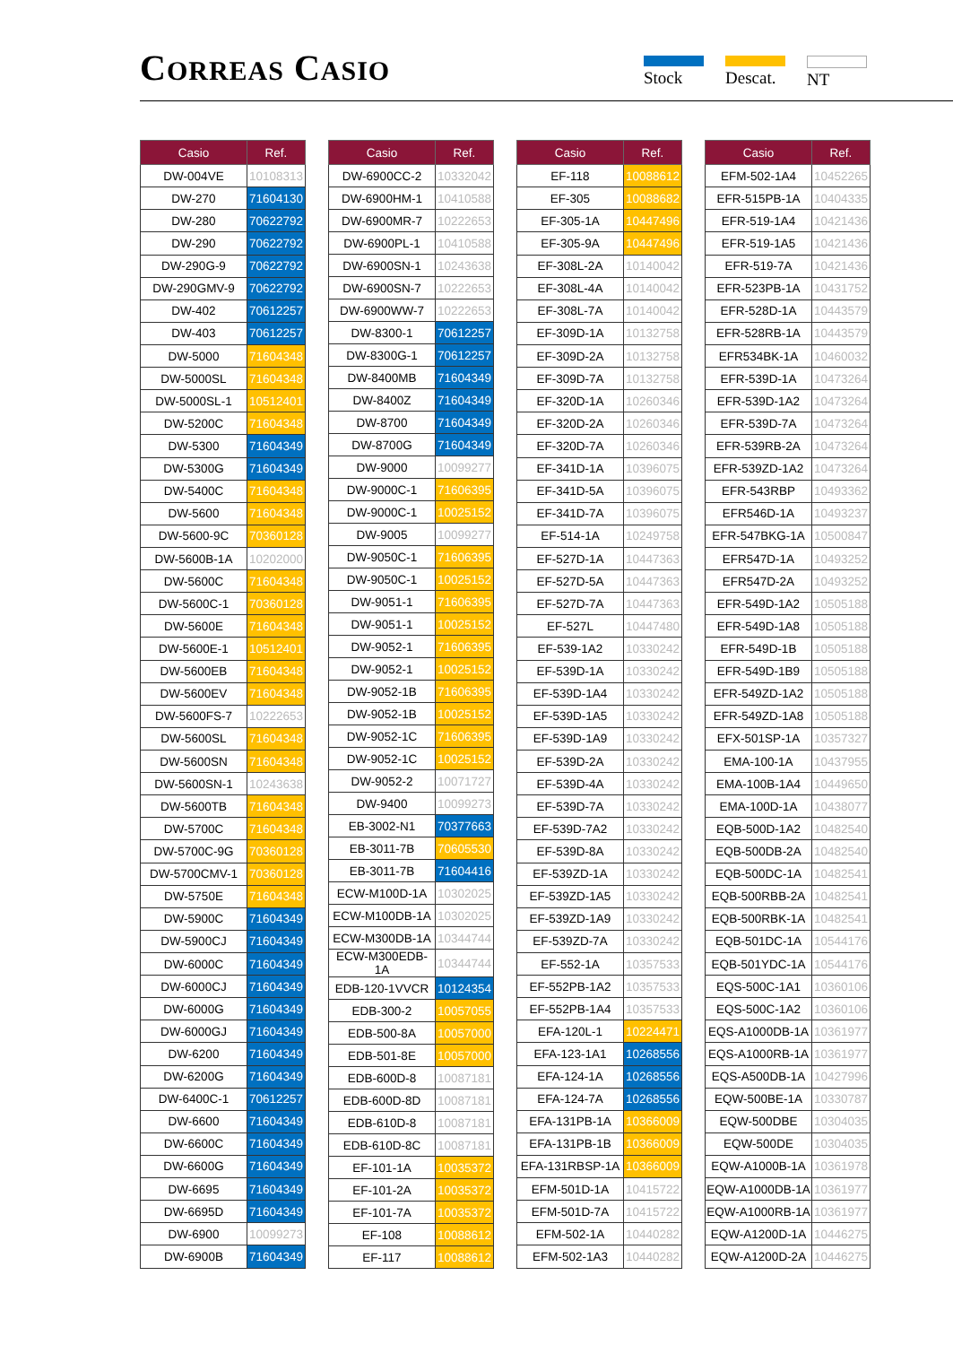CORREAS CASIO
Stock Descat.
NT
| Casio | Ref. |
| --- | --- |
| DW-004VE | 10108313 |
| DW-270 | 71604130 |
| DW-280 | 70622792 |
| DW-290 | 70622792 |
| DW-290G-9 | 70622792 |
| DW-290GMV-9 | 70622792 |
| DW-402 | 70612257 |
| DW-403 | 70612257 |
| DW-5000 | 71604348 |
| DW-5000SL | 71604348 |
| DW-5000SL-1 | 10512401 |
| DW-5200C | 71604348 |
| DW-5300 | 71604349 |
| DW-5300G | 71604349 |
| DW-5400C | 71604348 |
| DW-5600 | 71604348 |
| DW-5600-9C | 70360128 |
| DW-5600B-1A | 10202000 |
| DW-5600C | 71604348 |
| DW-5600C-1 | 70360128 |
| DW-5600E | 71604348 |
| DW-5600E-1 | 10512401 |
| DW-5600EB | 71604348 |
| DW-5600EV | 71604348 |
| DW-5600FS-7 | 10222653 |
| DW-5600SL | 71604348 |
| DW-5600SN | 71604348 |
| DW-5600SN-1 | 10243638 |
| DW-5600TB | 71604348 |
| DW-5700C | 71604348 |
| DW-5700C-9G | 70360128 |
| DW-5700CMV-1 | 70360128 |
| DW-5750E | 71604348 |
| DW-5900C | 71604349 |
| DW-5900CJ | 71604349 |
| DW-6000C | 71604349 |
| DW-6000CJ | 71604349 |
| DW-6000G | 71604349 |
| DW-6000GJ | 71604349 |
| DW-6200 | 71604349 |
| DW-6200G | 71604349 |
| DW-6400C-1 | 70612257 |
| DW-6600 | 71604349 |
| DW-6600C | 71604349 |
| DW-6600G | 71604349 |
| DW-6695 | 71604349 |
| DW-6695D | 71604349 |
| DW-6900 | 10099273 |
| DW-6900B | 71604349 |
| Casio | Ref. |
| --- | --- |
| DW-6900CC-2 | 10332042 |
| DW-6900HM-1 | 10410588 |
| DW-6900MR-7 | 10222653 |
| DW-6900PL-1 | 10410588 |
| DW-6900SN-1 | 10243638 |
| DW-6900SN-7 | 10222653 |
| DW-6900WW-7 | 10222653 |
| DW-8300-1 | 70612257 |
| DW-8300G-1 | 70612257 |
| DW-8400MB | 71604349 |
| DW-8400Z | 71604349 |
| DW-8700 | 71604349 |
| DW-8700G | 71604349 |
| DW-9000 | 10099277 |
| DW-9000C-1 | 71606395 |
| DW-9000C-1 | 10025152 |
| DW-9005 | 10099277 |
| DW-9050C-1 | 71606395 |
| DW-9050C-1 | 10025152 |
| DW-9051-1 | 71606395 |
| DW-9051-1 | 10025152 |
| DW-9052-1 | 71606395 |
| DW-9052-1 | 10025152 |
| DW-9052-1B | 71606395 |
| DW-9052-1B | 10025152 |
| DW-9052-1C | 71606395 |
| DW-9052-1C | 10025152 |
| DW-9052-2 | 10071727 |
| DW-9400 | 10099273 |
| EB-3002-N1 | 70377663 |
| EB-3011-7B | 70605530 |
| EB-3011-7B | 71604416 |
| ECW-M100D-1A | 10302025 |
| ECW-M100DB-1A | 10302025 |
| ECW-M300DB-1A | 10344744 |
| ECW-M300EDB-1A | 10344744 |
| EDB-120-1VVCR | 10124354 |
| EDB-300-2 | 10057055 |
| EDB-500-8A | 10057000 |
| EDB-501-8E | 10057000 |
| EDB-600D-8 | 10087181 |
| EDB-600D-8D | 10087181 |
| EDB-610D-8 | 10087181 |
| EDB-610D-8C | 10087181 |
| EF-101-1A | 10035372 |
| EF-101-2A | 10035372 |
| EF-101-7A | 10035372 |
| EF-108 | 10088612 |
| EF-117 | 10088612 |
| Casio | Ref. |
| --- | --- |
| EF-118 | 10088612 |
| EF-305 | 10088682 |
| EF-305-1A | 10447496 |
| EF-305-9A | 10447496 |
| EF-308L-2A | 10140042 |
| EF-308L-4A | 10140042 |
| EF-308L-7A | 10140042 |
| EF-309D-1A | 10132758 |
| EF-309D-2A | 10132758 |
| EF-309D-7A | 10132758 |
| EF-320D-1A | 10260346 |
| EF-320D-2A | 10260346 |
| EF-320D-7A | 10260346 |
| EF-341D-1A | 10396075 |
| EF-341D-5A | 10396075 |
| EF-341D-7A | 10396075 |
| EF-514-1A | 10249758 |
| EF-527D-1A | 10447363 |
| EF-527D-5A | 10447363 |
| EF-527D-7A | 10447363 |
| EF-527L | 10447480 |
| EF-539-1A2 | 10330242 |
| EF-539D-1A | 10330242 |
| EF-539D-1A4 | 10330242 |
| EF-539D-1A5 | 10330242 |
| EF-539D-1A9 | 10330242 |
| EF-539D-2A | 10330242 |
| EF-539D-4A | 10330242 |
| EF-539D-7A | 10330242 |
| EF-539D-7A2 | 10330242 |
| EF-539D-8A | 10330242 |
| EF-539ZD-1A | 10330242 |
| EF-539ZD-1A5 | 10330242 |
| EF-539ZD-1A9 | 10330242 |
| EF-539ZD-7A | 10330242 |
| EF-552-1A | 10357533 |
| EF-552PB-1A2 | 10357533 |
| EF-552PB-1A4 | 10357533 |
| EFA-120L-1 | 10224471 |
| EFA-123-1A1 | 10268556 |
| EFA-124-1A | 10268556 |
| EFA-124-7A | 10268556 |
| EFA-131PB-1A | 10366009 |
| EFA-131PB-1B | 10366009 |
| EFA-131RBSP-1A | 10366009 |
| EFM-501D-1A | 10415722 |
| EFM-501D-7A | 10415722 |
| EFM-502-1A | 10440282 |
| EFM-502-1A3 | 10440282 |
| Casio | Ref. |
| --- | --- |
| EFM-502-1A4 | 10452265 |
| EFR-515PB-1A | 10404335 |
| EFR-519-1A4 | 10421436 |
| EFR-519-1A5 | 10421436 |
| EFR-519-7A | 10421436 |
| EFR-523PB-1A | 10431752 |
| EFR-528D-1A | 10443579 |
| EFR-528RB-1A | 10443579 |
| EFR534BK-1A | 10460032 |
| EFR-539D-1A | 10473264 |
| EFR-539D-1A2 | 10473264 |
| EFR-539D-7A | 10473264 |
| EFR-539RB-2A | 10473264 |
| EFR-539ZD-1A2 | 10473264 |
| EFR-543RBP | 10493362 |
| EFR546D-1A | 10493237 |
| EFR-547BKG-1A | 10500847 |
| EFR547D-1A | 10493252 |
| EFR547D-2A | 10493252 |
| EFR-549D-1A2 | 10505188 |
| EFR-549D-1A8 | 10505188 |
| EFR-549D-1B | 10505188 |
| EFR-549D-1B9 | 10505188 |
| EFR-549ZD-1A2 | 10505188 |
| EFR-549ZD-1A8 | 10505188 |
| EFX-501SP-1A | 10357327 |
| EMA-100-1A | 10437955 |
| EMA-100B-1A4 | 10449650 |
| EMA-100D-1A | 10438077 |
| EQB-500D-1A2 | 10482540 |
| EQB-500DB-2A | 10482540 |
| EQB-500DC-1A | 10482541 |
| EQB-500RBB-2A | 10482541 |
| EQB-500RBK-1A | 10482541 |
| EQB-501DC-1A | 10544176 |
| EQB-501YDC-1A | 10544176 |
| EQS-500C-1A1 | 10360106 |
| EQS-500C-1A2 | 10360106 |
| EQS-A1000DB-1A | 10361977 |
| EQS-A1000RB-1A | 10361977 |
| EQS-A500DB-1A | 10427996 |
| EQW-500BE-1A | 10330787 |
| EQW-500DBE | 10304035 |
| EQW-500DE | 10304035 |
| EQW-A1000B-1A | 10361978 |
| EQW-A1000DB-1A | 10361977 |
| EQW-A1000RB-1A | 10361977 |
| EQW-A1200D-1A | 10446275 |
| EQW-A1200D-2A | 10446275 |